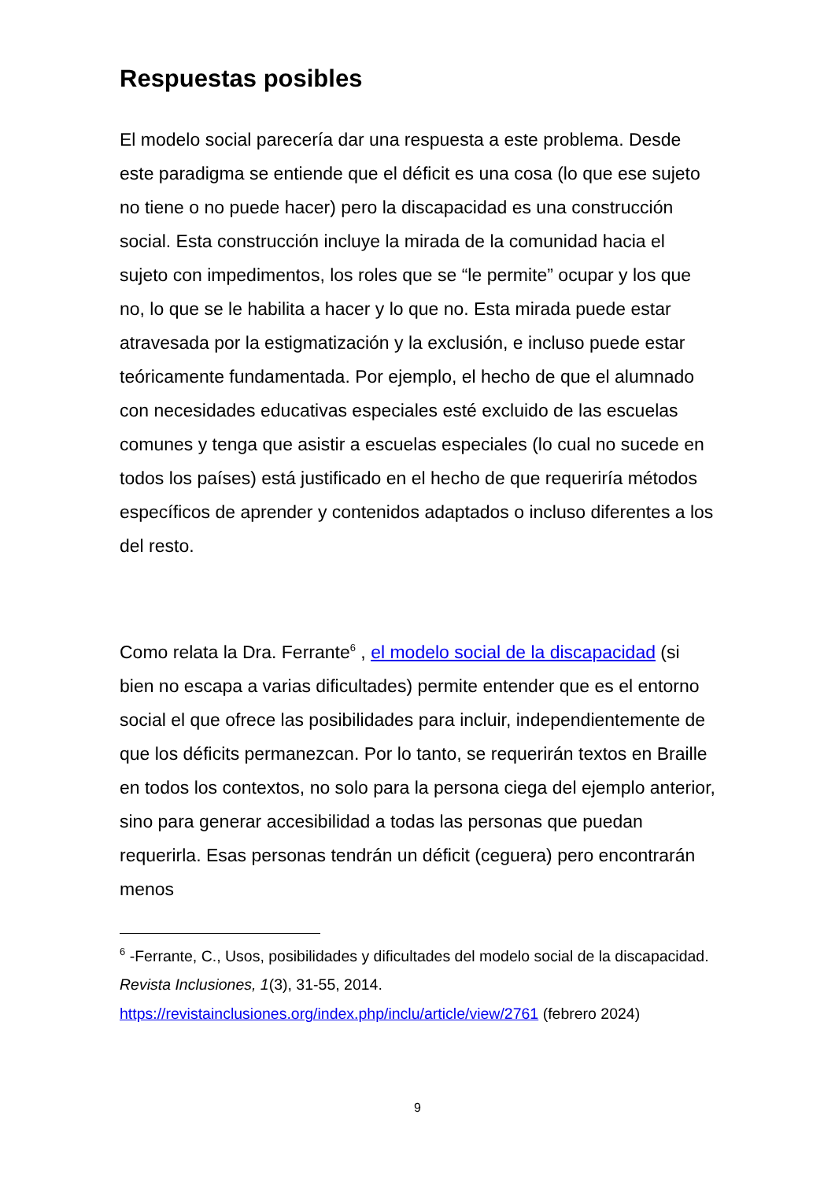Respuestas posibles
El modelo social parecería dar una respuesta a este problema. Desde este paradigma se entiende que el déficit es una cosa (lo que ese sujeto no tiene o no puede hacer) pero la discapacidad es una construcción social. Esta construcción incluye la mirada de la comunidad hacia el sujeto con impedimentos, los roles que se “le permite” ocupar y los que no, lo que se le habilita a hacer y lo que no. Esta mirada puede estar atravesada por la estigmatización y la exclusión, e incluso puede estar teóricamente fundamentada. Por ejemplo, el hecho de que el alumnado con necesidades educativas especiales esté excluido de las escuelas comunes y tenga que asistir a escuelas especiales (lo cual no sucede en todos los países) está justificado en el hecho de que requeriría métodos específicos de aprender y contenidos adaptados o incluso diferentes a los del resto.
Como relata la Dra. Ferrante<sup>6</sup> , el modelo social de la discapacidad (si bien no escapa a varias dificultades) permite entender que es el entorno social el que ofrece las posibilidades para incluir, independientemente de que los déficits permanezcan. Por lo tanto, se requerirán textos en Braille en todos los contextos, no solo para la persona ciega del ejemplo anterior, sino para generar accesibilidad a todas las personas que puedan requerirla. Esas personas tendrán un déficit (ceguera) pero encontrarán menos
<sup>6</sup> -Ferrante, C., Usos, posibilidades y dificultades del modelo social de la discapacidad. Revista Inclusiones, 1(3), 31-55, 2014. https://revistainclusiones.org/index.php/inclu/article/view/2761 (febrero 2024)
9